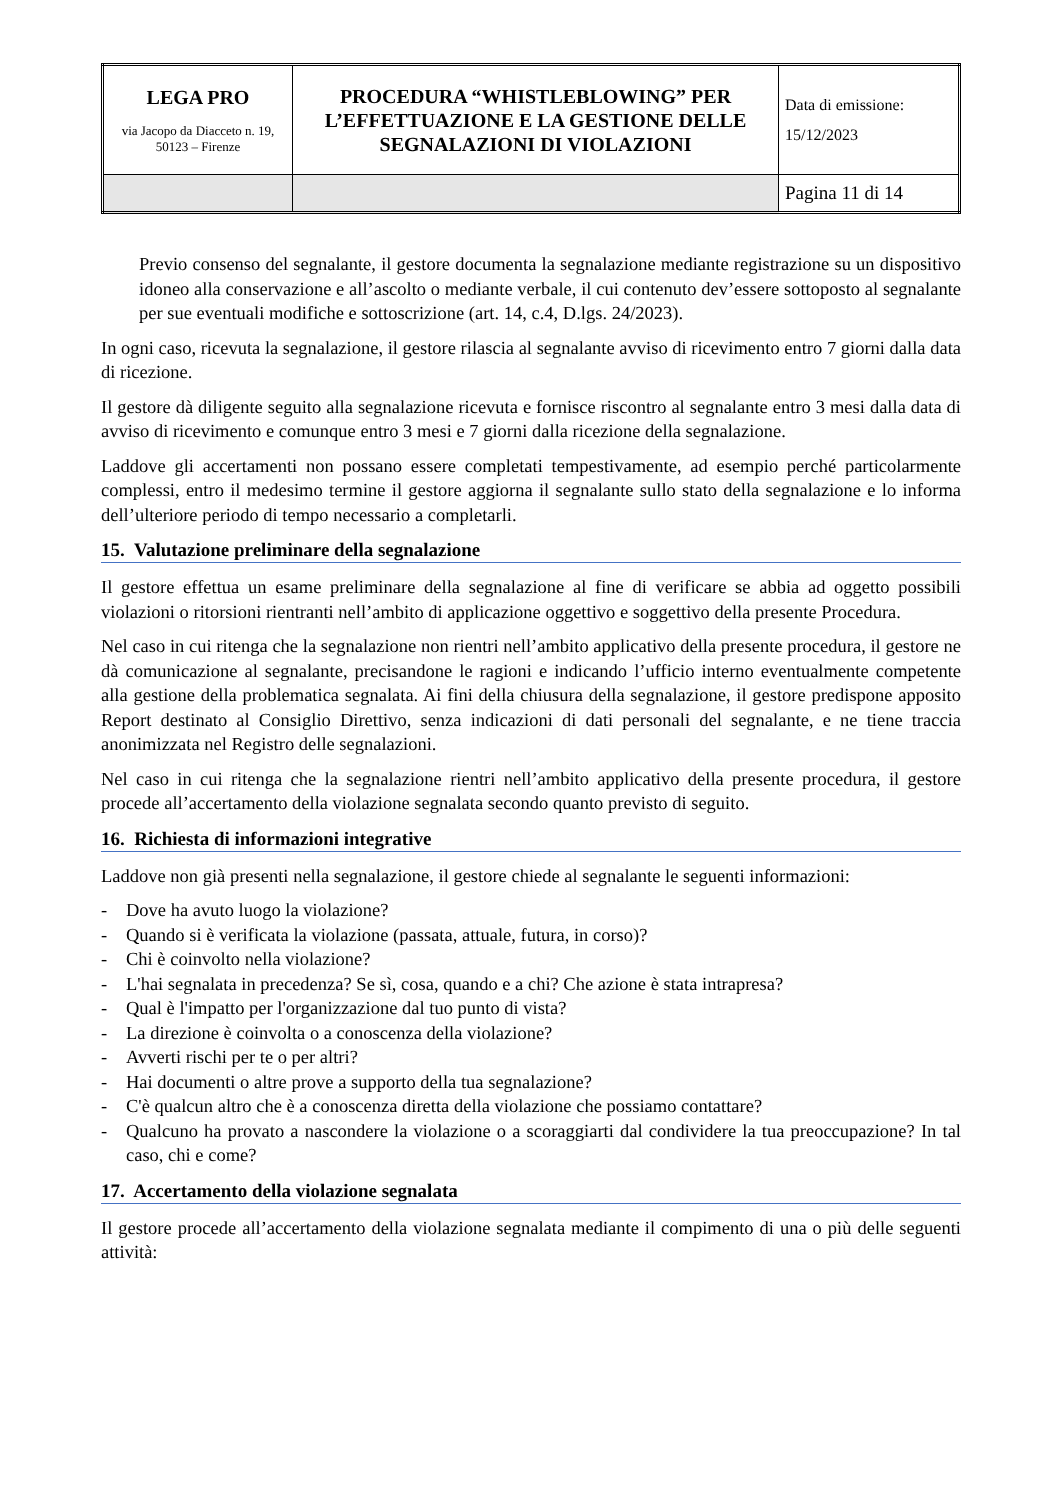| LEGA PRO via Jacopo da Diacceto n. 19, 50123 – Firenze | PROCEDURA “WHISTLEBLOWING” PER L’EFFETTUAZIONE E LA GESTIONE DELLE SEGNALAZIONI DI VIOLAZIONI | Data di emissione: 15/12/2023 |
| | | Pagina 11 di 14 |
Previo consenso del segnalante, il gestore documenta la segnalazione mediante registrazione su un dispositivo idoneo alla conservazione e all’ascolto o mediante verbale, il cui contenuto dev’essere sottoposto al segnalante per sue eventuali modifiche e sottoscrizione (art. 14, c.4, D.lgs. 24/2023).
In ogni caso, ricevuta la segnalazione, il gestore rilascia al segnalante avviso di ricevimento entro 7 giorni dalla data di ricezione.
Il gestore dà diligente seguito alla segnalazione ricevuta e fornisce riscontro al segnalante entro 3 mesi dalla data di avviso di ricevimento e comunque entro 3 mesi e 7 giorni dalla ricezione della segnalazione.
Laddove gli accertamenti non possano essere completati tempestivamente, ad esempio perché particolarmente complessi, entro il medesimo termine il gestore aggiorna il segnalante sullo stato della segnalazione e lo informa dell’ulteriore periodo di tempo necessario a completarli.
15. Valutazione preliminare della segnalazione
Il gestore effettua un esame preliminare della segnalazione al fine di verificare se abbia ad oggetto possibili violazioni o ritorsioni rientranti nell’ambito di applicazione oggettivo e soggettivo della presente Procedura.
Nel caso in cui ritenga che la segnalazione non rientri nell’ambito applicativo della presente procedura, il gestore ne dà comunicazione al segnalante, precisandone le ragioni e indicando l’ufficio interno eventualmente competente alla gestione della problematica segnalata. Ai fini della chiusura della segnalazione, il gestore predispone apposito Report destinato al Consiglio Direttivo, senza indicazioni di dati personali del segnalante, e ne tiene traccia anonimizzata nel Registro delle segnalazioni.
Nel caso in cui ritenga che la segnalazione rientri nell’ambito applicativo della presente procedura, il gestore procede all’accertamento della violazione segnalata secondo quanto previsto di seguito.
16. Richiesta di informazioni integrative
Laddove non già presenti nella segnalazione, il gestore chiede al segnalante le seguenti informazioni:
- Dove ha avuto luogo la violazione?
- Quando si è verificata la violazione (passata, attuale, futura, in corso)?
- Chi è coinvolto nella violazione?
- L'hai segnalata in precedenza? Se sì, cosa, quando e a chi? Che azione è stata intrapresa?
- Qual è l'impatto per l'organizzazione dal tuo punto di vista?
- La direzione è coinvolta o a conoscenza della violazione?
- Avverti rischi per te o per altri?
- Hai documenti o altre prove a supporto della tua segnalazione?
- C'è qualcun altro che è a conoscenza diretta della violazione che possiamo contattare?
- Qualcuno ha provato a nascondere la violazione o a scoraggiarti dal condividere la tua preoccupazione? In tal caso, chi e come?
17. Accertamento della violazione segnalata
Il gestore procede all’accertamento della violazione segnalata mediante il compimento di una o più delle seguenti attività: